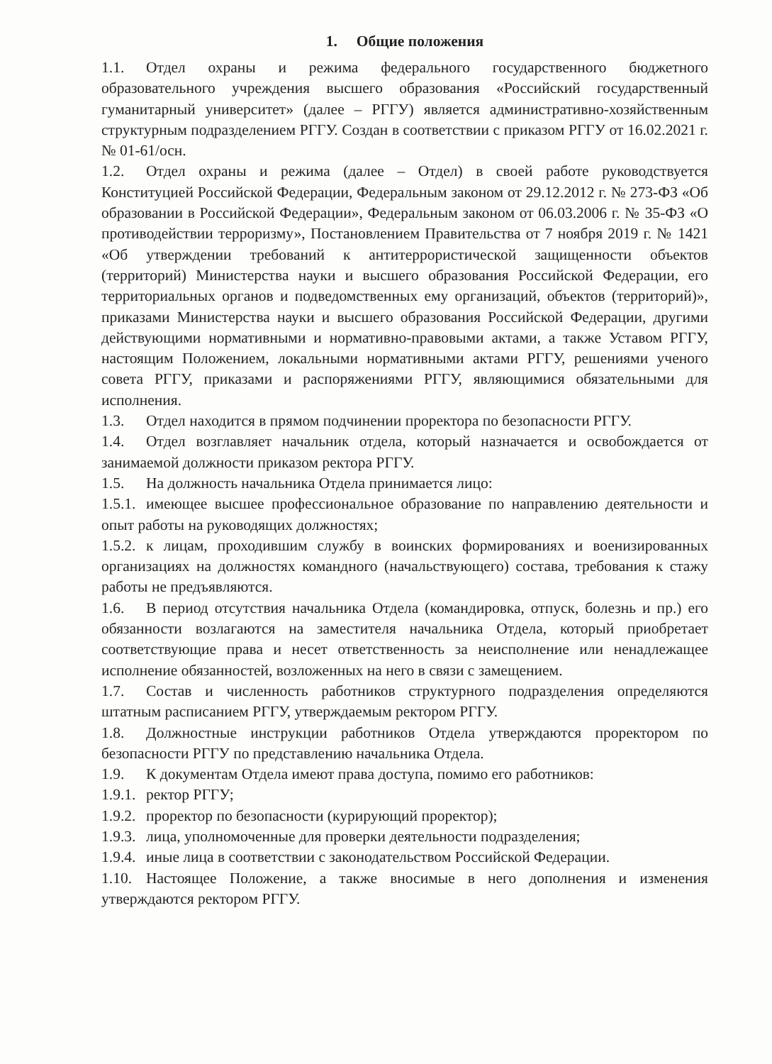1. Общие положения
1.1. Отдел охраны и режима федерального государственного бюджетного образовательного учреждения высшего образования «Российский государственный гуманитарный университет» (далее – РГГУ) является административно-хозяйственным структурным подразделением РГГУ. Создан в соответствии с приказом РГГУ от 16.02.2021 г. № 01-61/осн.
1.2. Отдел охраны и режима (далее – Отдел) в своей работе руководствуется Конституцией Российской Федерации, Федеральным законом от 29.12.2012 г. № 273-ФЗ «Об образовании в Российской Федерации», Федеральным законом от 06.03.2006 г. № 35-ФЗ «О противодействии терроризму», Постановлением Правительства от 7 ноября 2019 г. № 1421 «Об утверждении требований к антитеррористической защищенности объектов (территорий) Министерства науки и высшего образования Российской Федерации, его территориальных органов и подведомственных ему организаций, объектов (территорий)», приказами Министерства науки и высшего образования Российской Федерации, другими действующими нормативными и нормативно-правовыми актами, а также Уставом РГГУ, настоящим Положением, локальными нормативными актами РГГУ, решениями ученого совета РГГУ, приказами и распоряжениями РГГУ, являющимися обязательными для исполнения.
1.3. Отдел находится в прямом подчинении проректора по безопасности РГГУ.
1.4. Отдел возглавляет начальник отдела, который назначается и освобождается от занимаемой должности приказом ректора РГГУ.
1.5. На должность начальника Отдела принимается лицо:
1.5.1. имеющее высшее профессиональное образование по направлению деятельности и опыт работы на руководящих должностях;
1.5.2. к лицам, проходившим службу в воинских формированиях и военизированных организациях на должностях командного (начальствующего) состава, требования к стажу работы не предъявляются.
1.6. В период отсутствия начальника Отдела (командировка, отпуск, болезнь и пр.) его обязанности возлагаются на заместителя начальника Отдела, который приобретает соответствующие права и несет ответственность за неисполнение или ненадлежащее исполнение обязанностей, возложенных на него в связи с замещением.
1.7. Состав и численность работников структурного подразделения определяются штатным расписанием РГГУ, утверждаемым ректором РГГУ.
1.8. Должностные инструкции работников Отдела утверждаются проректором по безопасности РГГУ по представлению начальника Отдела.
1.9. К документам Отдела имеют права доступа, помимо его работников:
1.9.1. ректор РГГУ;
1.9.2. проректор по безопасности (курирующий проректор);
1.9.3. лица, уполномоченные для проверки деятельности подразделения;
1.9.4. иные лица в соответствии с законодательством Российской Федерации.
1.10. Настоящее Положение, а также вносимые в него дополнения и изменения утверждаются ректором РГГУ.